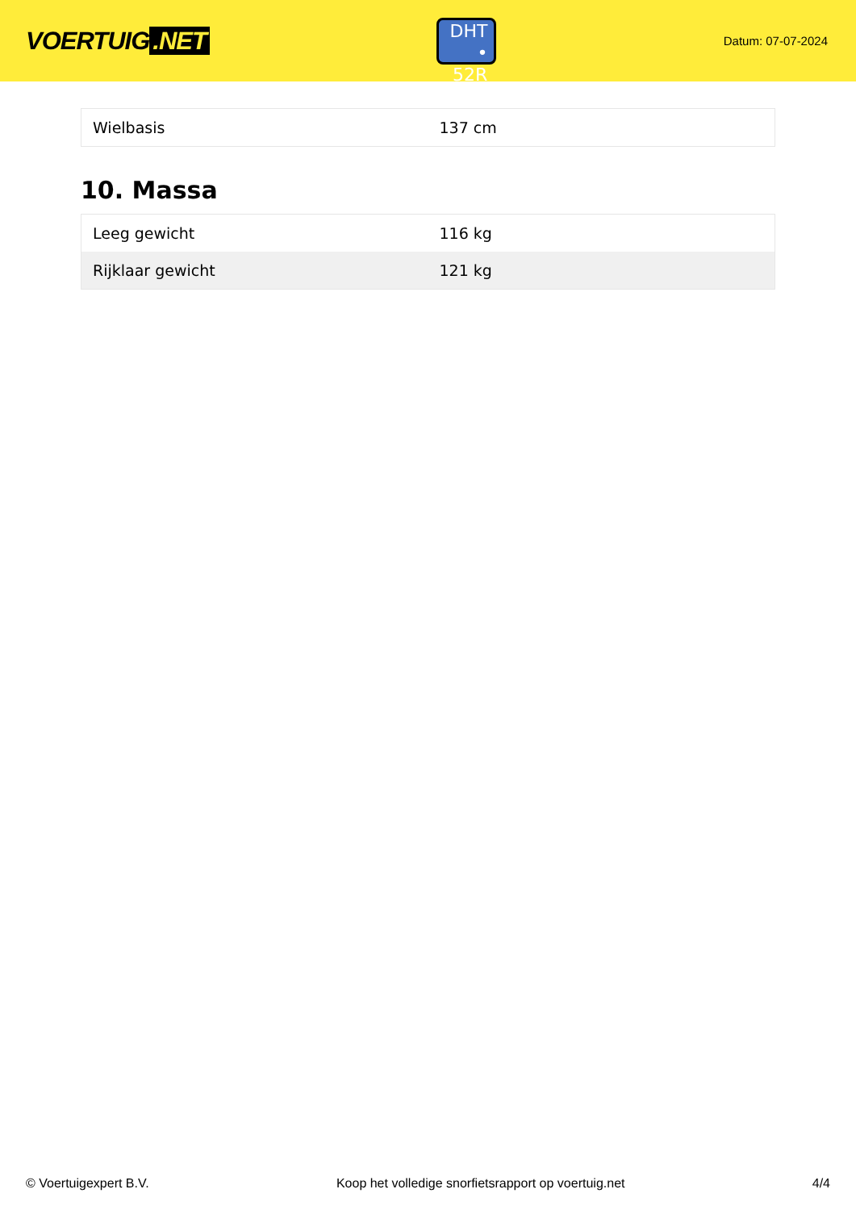VOERTUIG.NET
DHT
• 52R
Datum: 07-07-2024
| Wielbasis | 137 cm |
10. Massa
| Leeg gewicht | 116 kg |
| Rijklaar gewicht | 121 kg |
© Voertuigexpert B.V. Koop het volledige snorfietsrapport op voertuig.net 4/4